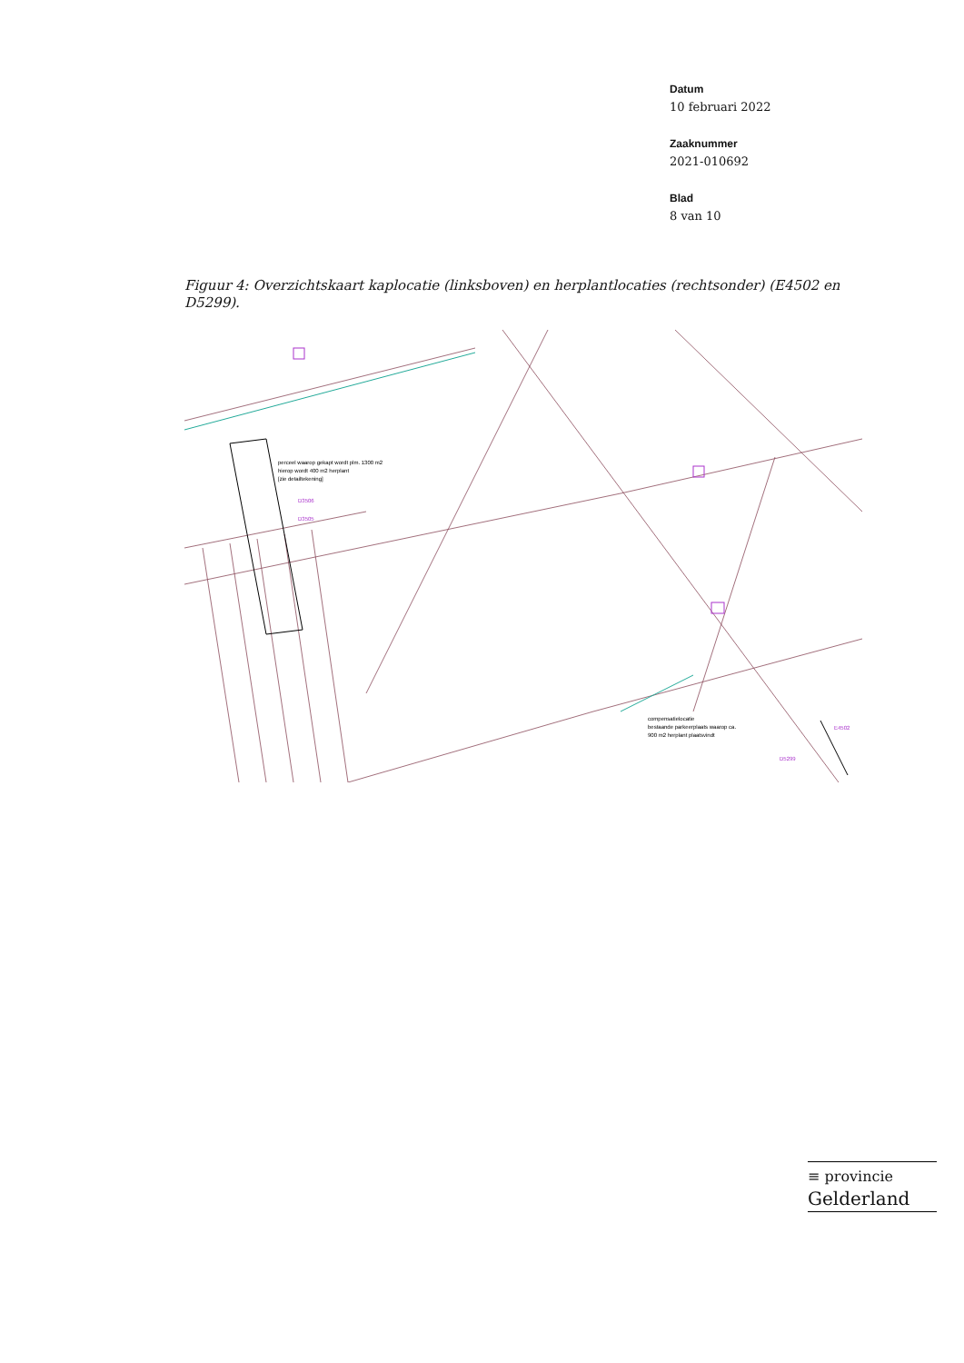Datum
10 februari 2022
Zaaknummer
2021-010692
Blad
8 van 10
Figuur 4: Overzichtskaart kaplocatie (linksboven) en herplantlocaties (rechtsonder) (E4502 en D5299).
perceel waarop gekapt wordt plm. 1300 m2
hierop wordt 400 m2 herplant
[zie detailtekening]
D3506
D3505
compensatielocatie
bestaande parkeerplaats waarop ca.
900 m2 herplant plaatsvindt
E4502
D5299
≡ provincie
Gelderland